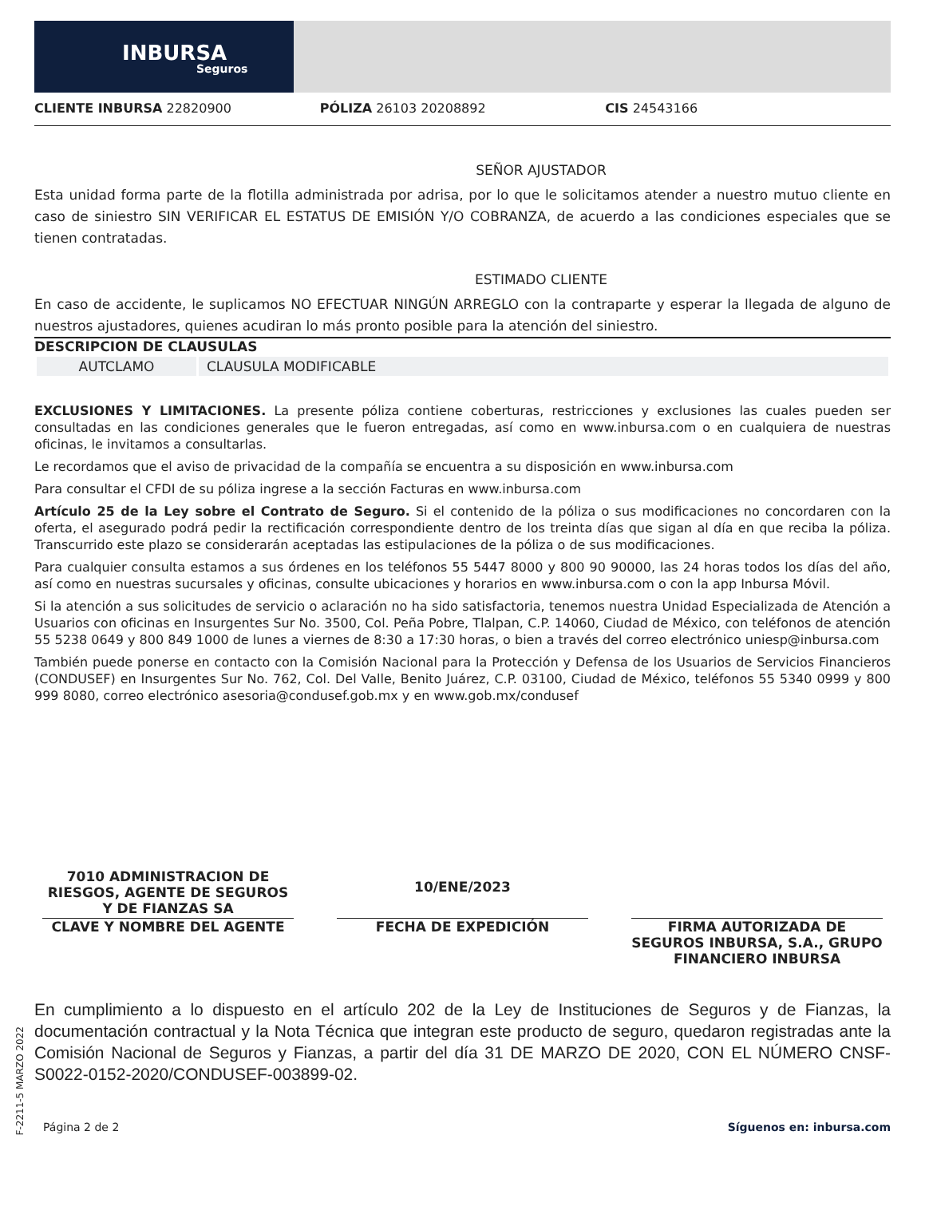INBURSA
Seguros
CLIENTE INBURSA 22820900 PÓLIZA 26103 20208892 CIS 24543166
SEÑOR AJUSTADOR
Esta unidad forma parte de la flotilla administrada por adrisa, por lo que le solicitamos atender a nuestro mutuo cliente en caso de siniestro SIN VERIFICAR EL ESTATUS DE EMISIÓN Y/O COBRANZA, de acuerdo a las condiciones especiales que se tienen contratadas.
ESTIMADO CLIENTE
En caso de accidente, le suplicamos NO EFECTUAR NINGÚN ARREGLO con la contraparte y esperar la llegada de alguno de nuestros ajustadores, quienes acudiran lo más pronto posible para la atención del siniestro.
DESCRIPCION DE CLAUSULAS
| AUTCLAMO | CLAUSULA MODIFICABLE |
EXCLUSIONES Y LIMITACIONES. La presente póliza contiene coberturas, restricciones y exclusiones las cuales pueden ser consultadas en las condiciones generales que le fueron entregadas, así como en www.inbursa.com o en cualquiera de nuestras oficinas, le invitamos a consultarlas.
Le recordamos que el aviso de privacidad de la compañía se encuentra a su disposición en www.inbursa.com
Para consultar el CFDI de su póliza ingrese a la sección Facturas en www.inbursa.com
Artículo 25 de la Ley sobre el Contrato de Seguro. Si el contenido de la póliza o sus modificaciones no concordaren con la oferta, el asegurado podrá pedir la rectificación correspondiente dentro de los treinta días que sigan al día en que reciba la póliza. Transcurrido este plazo se considerarán aceptadas las estipulaciones de la póliza o de sus modificaciones.
Para cualquier consulta estamos a sus órdenes en los teléfonos 55 5447 8000 y 800 90 90000, las 24 horas todos los días del año, así como en nuestras sucursales y oficinas, consulte ubicaciones y horarios en www.inbursa.com o con la app Inbursa Móvil.
Si la atención a sus solicitudes de servicio o aclaración no ha sido satisfactoria, tenemos nuestra Unidad Especializada de Atención a Usuarios con oficinas en Insurgentes Sur No. 3500, Col. Peña Pobre, Tlalpan, C.P. 14060, Ciudad de México, con teléfonos de atención 55 5238 0649 y 800 849 1000 de lunes a viernes de 8:30 a 17:30 horas, o bien a través del correo electrónico uniesp@inbursa.com
También puede ponerse en contacto con la Comisión Nacional para la Protección y Defensa de los Usuarios de Servicios Financieros (CONDUSEF) en Insurgentes Sur No. 762, Col. Del Valle, Benito Juárez, C.P. 03100, Ciudad de México, teléfonos 55 5340 0999 y 800 999 8080, correo electrónico asesoria@condusef.gob.mx y en www.gob.mx/condusef
7010 ADMINISTRACION DE RIESGOS, AGENTE DE SEGUROS Y DE FIANZAS SA
CLAVE Y NOMBRE DEL AGENTE
10/ENE/2023
FECHA DE EXPEDICIÓN
FIRMA AUTORIZADA DE SEGUROS INBURSA, S.A., GRUPO FINANCIERO INBURSA
En cumplimiento a lo dispuesto en el artículo 202 de la Ley de Instituciones de Seguros y de Fianzas, la documentación contractual y la Nota Técnica que integran este producto de seguro, quedaron registradas ante la Comisión Nacional de Seguros y Fianzas, a partir del día 31 DE MARZO DE 2020, CON EL NÚMERO CNSF-S0022-0152-2020/CONDUSEF-003899-02.
Página 2 de 2 Síguenos en: inbursa.com
F-2211-5 MARZO 2022